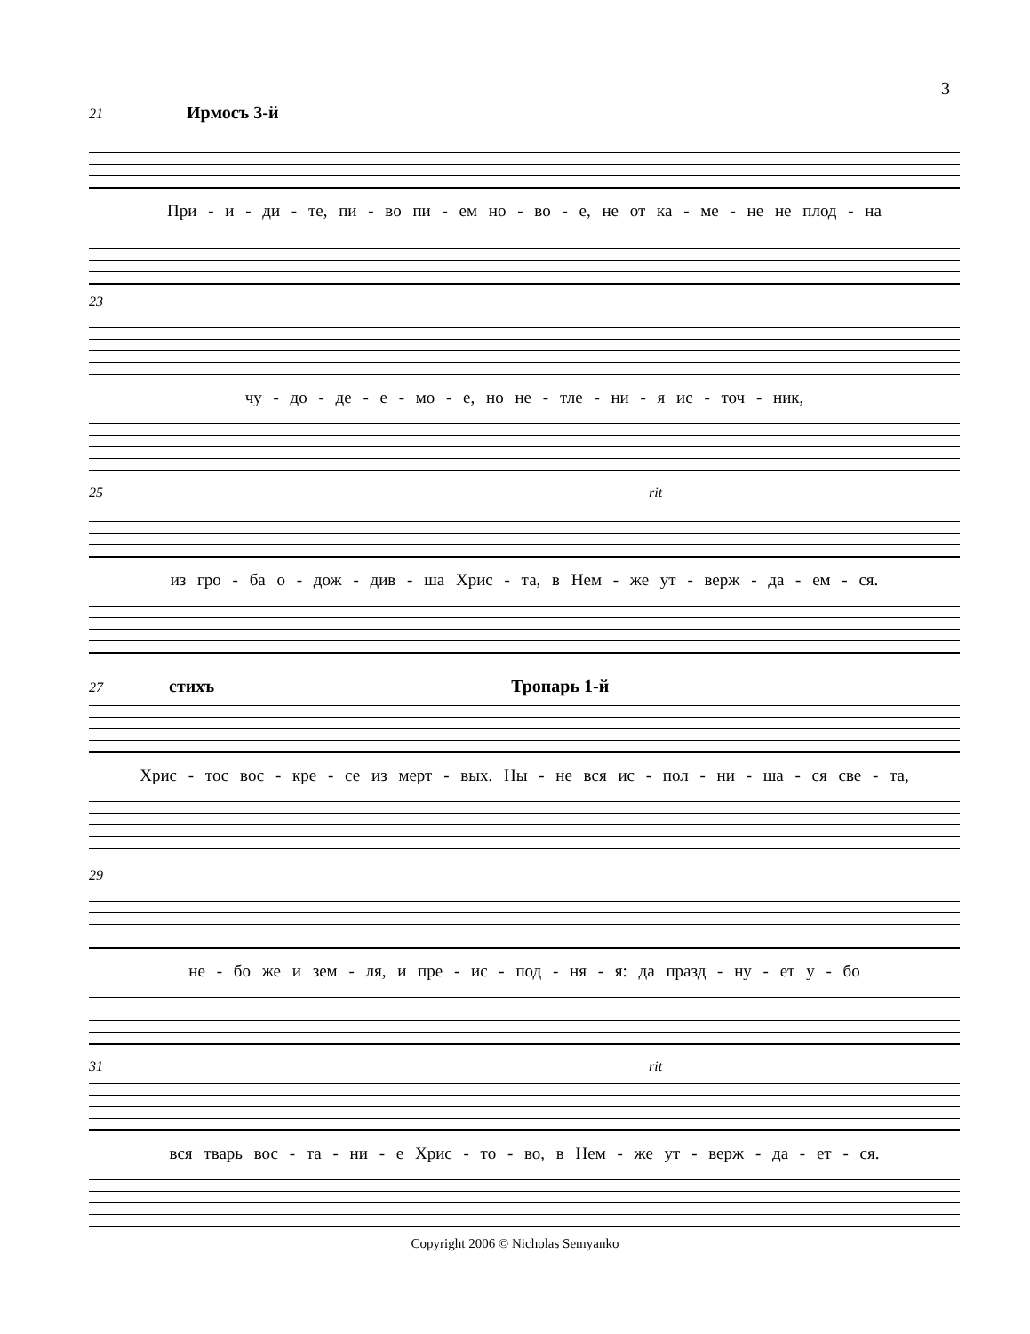3
21 Ирмосъ 3-й
При - и - ди - те, пи - во пи - ем но - во - е, не от ка - ме - не не плод - на
23
чу - до - де - е - мо - е, но не - тле - ни - я ис - точ - ник,
25 rit
из гро - ба о - дож - див - ша Хрис - та, в Нем - же ут - верж - да - ем - ся.
27 стихъ Тропарь 1-й
Хрис - тос вос - кре - се из мерт - вых. Ны - не вся ис - пол - ни - ша - ся све - та,
29
не - бо же и зем - ля, и пре - ис - под - ня - я: да празд - ну - ет у - бо
31 rit
вся тварь вос - та - ни - е Хрис - то - во, в Нем - же ут - верж - да - ет - ся.
Copyright 2006 © Nicholas Semyanko